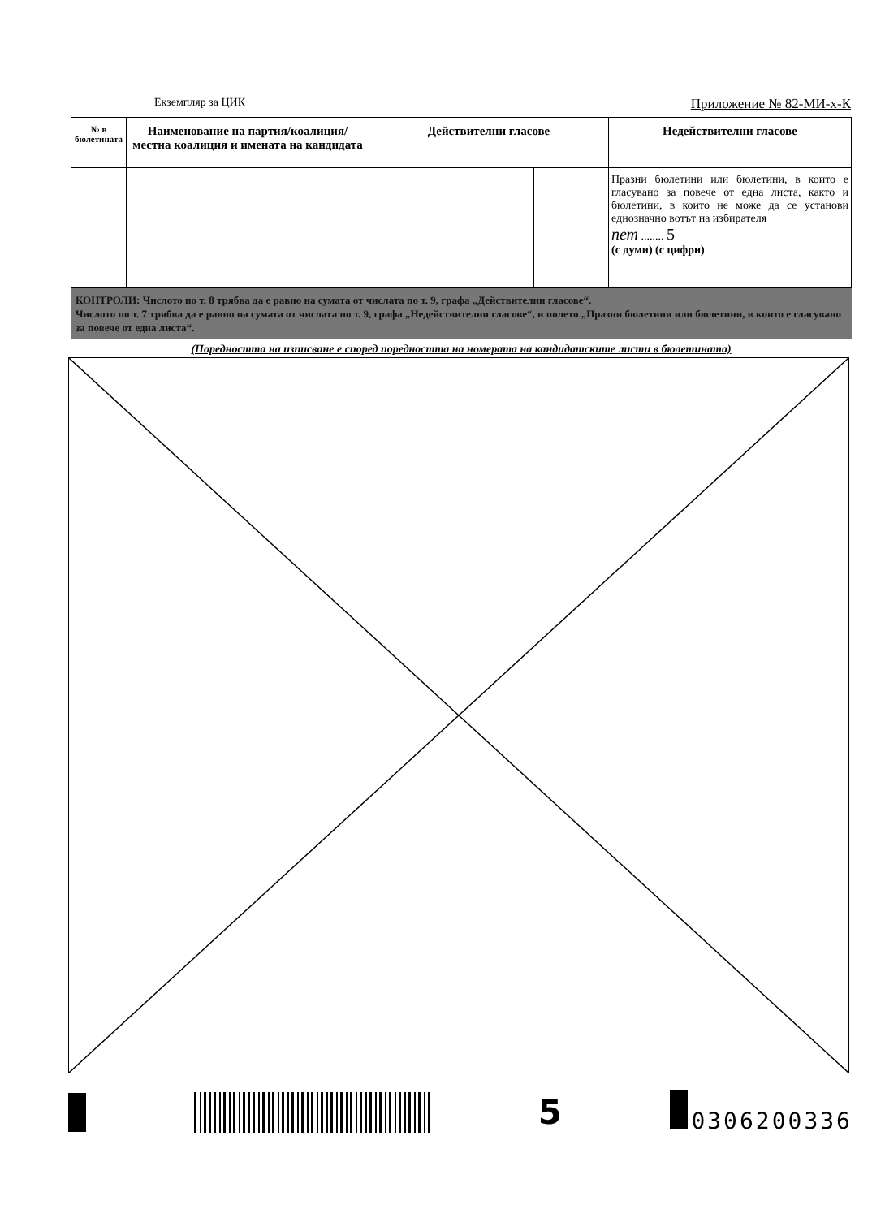Екземпляр за ЦИК Приложение № 82-МИ-х-К
| № в бюлетината | Наименование на партия/коалиция/местна коалиция и имената на кандидата | Действителни гласове | | Недействителни гласове |
| --- | --- | --- | --- | --- |
| | | | | Празни бюлетини или бюлетини, в които е гласувано за повече от една листа, както и бюлетини, в които не може да се установи еднозначно вотът на избирателя пет ........ 5 (с думи) (с цифри) |
КОНТРОЛИ: Числото по т. 8 трябва да е равно на сумата от числата по т. 9, графа „Действителни гласове“.
Числото по т. 7 трябва да е равно на сумата от числата по т. 9, графа „Недействителни гласове“, и полето „Празни бюлетини или бюлетини, в които е гласувано за повече от една листа“.
(Поредността на изписване е според поредността на номерата на кандидатските листи в бюлетината)
5 0306200336